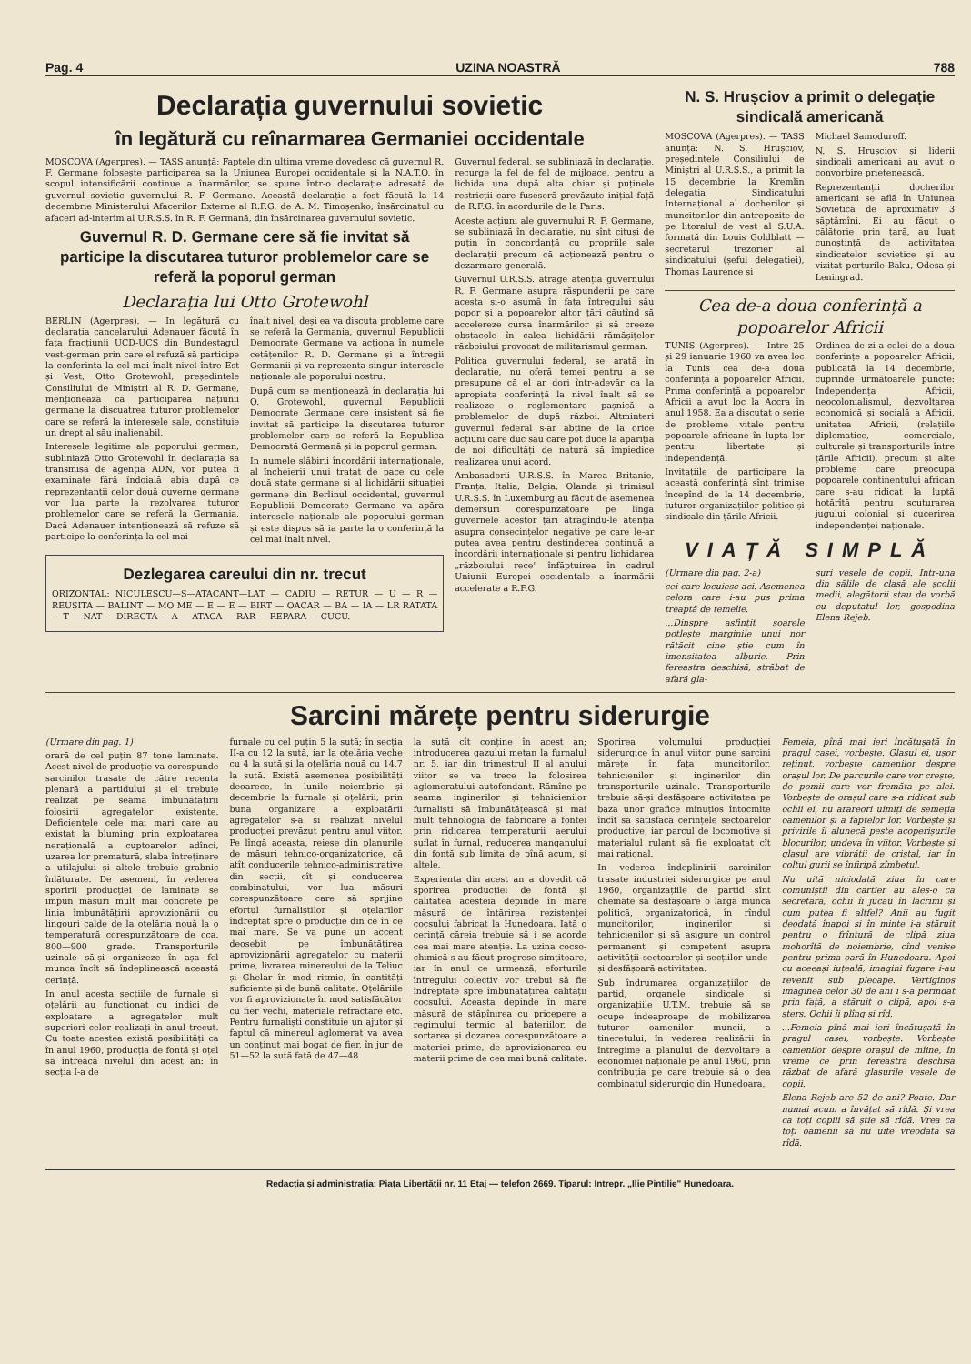Pag. 4 UZINA NOASTRĂ 788
Declarația guvernului sovietic
în legătură cu reînarmarea Germaniei occidentale
MOSCOVA (Agerpres). — TASS anunță: Faptele din ultima vreme dovedesc că guvernul R. F. Germane folosește participarea sa la Uniunea Europei occidentale și la N.A.T.O. în scopul intensificării continue a înarmărilor, se spune într-o declarație adresată de guvernul sovietic guvernului R. F. Germane. Această declarație a fost făcută la 14 decembrie Ministerului Afacerilor Externe al R.F.G. de A. M. Timoșenko, însărcinatul cu afaceri ad-interim al U.R.S.S. în R. F. Germană, din însărcinarea guvernului sovietic.
Guvernul R. D. Germane cere să fie invitat să participe la discutarea tuturor problemelor care se referă la poporul german
Declarația lui Otto Grotewohl
BERLIN (Agerpres). — In legătură cu declarația cancelarului Adenauer făcută în fața fracțiunii UCD-UCS din Bundestagul vest-german prin care el refuză să participe la conferința la cel mai înalt nivel între Est și Vest, Otto Grotewohl, președintele Consiliului de Miniștri al R. D. Germane, menționează că participarea națiunii germane la discuatrea tuturor problemelor care se referă la interesele sale, constituie un drept al său inalienabil.
Interesele legitime ale poporului german, subliniază Otto Grotewohl în declarația sa transmisă de agenția ADN, vor putea fi examinate fără îndoială abia după ce reprezentanții celor două guverne germane vor lua parte la rezolvarea tuturor problemelor care se referă la Germania. Dacă Adenauer intenționează să refuze să participe la conferința la cel mai
înalt nivel, deși ea va discuta probleme care se referă la Germania, guvernul Republicii Democrate Germane va acționa în numele cetățenilor R. D. Germane și a întregii Germanii și va reprezenta singur interesele naționale ale poporului nostru.
După cum se menționează în declarația lui O. Grotewohl, guvernul Republicii Democrate Germane cere insistent să fie invitat să participe la discutarea tuturor problemelor care se referă la Republica Democrată Germană și la poporul german.
In numele slăbirii încordării internaționale, al încheierii unui tratat de pace cu cele două state germane și al lichidării situației germane din Berlinul occidental, guvernul Republicii Democrate Germane va apăra interesele naționale ale poporului german și este dispus să ia parte la o conferință la cel mai înalt nivel.
Dezlegarea careului din nr. trecut
ORIZONTAL: NICULESCU—S—ATACANT—LAT — CADIU — RETUR — U — R — REUȘITA — BALINT — MO ME — E — E — BIRT — OACAR — BA — IA — LR RATATA — T — NAT — DIRECTA — A — ATACA — RAR — REPARA — CUCU.
Guvernul federal, se subliniază în declarație, recurge la fel de fel de mijloace, pentru a lichida una după alta chiar și puținele restricții care fuseseră prevăzute inițial față de R.F.G. în acordurile de la Paris.
Aceste acțiuni ale guvernului R. F. Germane, se subliniază în declarație, nu sînt cituși de puțin în concordanță cu propriile sale declarații precum că acționează pentru o dezarmare generală.
Guvernul U.R.S.S. atrage atenția guvernului R. F. Germane asupra răspunderii pe care acesta și-o asumă în fața întregului său popor și a popoarelor altor țări căutînd să accelereze cursa înarmărilor și să creeze obstacole în calea lichidării rămășițelor războiului provocat de militarismul german.
Politica guvernului federal, se arată în declarație, nu oferă temei pentru a se presupune că el ar dori într-adevăr ca la apropiata conferință la nivel înalt să se realizeze o reglementare pașnică a problemelor de după război. Altminteri guvernul federal s-ar abține de la orice acțiuni care duc sau care pot duce la apariția de noi dificultăți de natură să împiedice realizarea unui acord.
Ambasadorii U.R.S.S. în Marea Britanie, Franța, Italia, Belgia, Olanda și trimisul U.R.S.S. în Luxemburg au făcut de asemenea demersuri corespunzătoare pe lîngă guvernele acestor țări atrăgîndu-le atenția asupra consecințelor negative pe care le-ar putea avea pentru destinderea continuă a încordării internaționale și pentru lichidarea „războiului rece" înfăptuirea în cadrul Uniunii Europei occidentale a înarmării accelerate a R.F.G.
N. S. Hrușciov a primit o delegație sindicală americană
MOSCOVA (Agerpres). — TASS anunță: N. S. Hrușciov, președintele Consiliului de Miniștri al U.R.S.S., a primit la 15 decembrie la Kremlin delegația Sindicatului Internațional al docherilor și muncitorilor din antrepozite de pe litoralul de vest al S.U.A. formată din Louis Goldblatt — secretarul trezorier al sindicatului (șeful delegației), Thomas Laurence și
Michael Samoduroff.
N. S. Hrușciov și liderii sindicali americani au avut o convorbire prietenească.
Reprezentanții docherilor americani se află în Uniunea Sovietică de aproximativ 3 săptămîni. Ei au făcut o călătorie prin țară, au luat cunoștință de activitatea sindicatelor sovietice și au vizitat porturile Baku, Odesa și Leningrad.
Cea de-a doua conferință a popoarelor Africii
TUNIS (Agerpres). — Intre 25 și 29 ianuarie 1960 va avea loc la Tunis cea de-a doua conferință a popoarelor Africii. Prima conferință a popoarelor Africii a avut loc la Accra în anul 1958. Ea a discutat o serie de probleme vitale pentru popoarele africane în lupta lor pentru libertate și independență.
Invitațiile de participare la această conferință sînt trimise începînd de la 14 decembrie, tuturor organizațiilor politice și sindicale din țările Africii.
Ordinea de zi a celei de-a doua conferințe a popoarelor Africii, publicată la 14 decembrie, cuprinde următoarele puncte: Independența Africii, neocolonialismul, dezvoltarea economică și socială a Africii, unitatea Africii, (relațiile diplomatice, comerciale, culturale și transporturile între țările Africii), precum și alte probleme care preocupă popoarele continentului african care s-au ridicat la luptă hotărîtă pentru scuturarea jugului colonial și cucerirea independenței naționale.
VIAȚĂ SIMPLĂ
(Urmare din pag. 2-a)
cei care locuiesc aci. Asemenea celora care i-au pus prima treaptă de temelie.
...Dinspre asfințit soarele potlește marginile unui nor rătăcit cine știe cum în imensitatea alburie. Prin fereastra deschisă, străbat de afară gla-
suri vesele de copii. Intr-una din sălile de clasă ale școlii medii, alegătorii stau de vorbă cu deputatul lor, gospodina Elena Rejeb.
Sarcini mărețe pentru siderurgie
(Urmare din pag. 1)
orară de cel puțin 87 tone laminate. Acest nivel de producție va corespunde sarcinilor trasate de către recenta plenară a partidului și el trebuie realizat pe seama îmbunătățirii folosirii agregatelor existente. Deficiențele cele mai mari care au existat la bluming prin exploatarea nerațională a cuptoarelor adînci, uzarea lor prematură, slaba întreținere a utilajului și altele trebuie grabnic înlăturate. De asemeni, în vederea sporirii producției de laminate se impun măsuri mult mai concrete pe linia îmbunătățirii aprovizionării cu lingouri calde de la oțelăria nouă la o temperatură corespunzătoare de cca. 800—900 grade. Transporturile uzinale să-și organizeze în așa fel munca încît să îndeplinească această cerință.
In anul acesta secțiile de furnale și oțelării au funcționat cu indici de exploatare a agregatelor mult superiori celor realizați în anul trecut. Cu toate acestea există posibilități ca în anul 1960, producția de fontă și oțel să întreacă nivelul din acest an: în secția I-a de
furnale cu cel puțin 5 la sută; în secția II-a cu 12 la sută, iar la oțelăria veche cu 4 la sută și la oțelăria nouă cu 14,7 la sută. Există asemenea posibilități deoarece, în lunile noiembrie și decembrie la furnale și oțelării, prin buna organizare a exploatării agregatelor s-a și realizat nivelul producției prevăzut pentru anul viitor. Pe lîngă aceasta, reiese din planurile de măsuri tehnico-organizatorice, că atît conducerile tehnico-administrative din secții, cît și conducerea combinatului, vor lua măsuri corespunzătoare care să sprijine efortul furnaliștilor și oțelarilor îndreptat spre o producție din ce în ce mai mare. Se va pune un accent deosebit pe îmbunătățirea aprovizionării agregatelor cu materii prime, livrarea minereului de la Teliuc și Ghelar în mod ritmic, în cantități suficiente și de bună calitate. Oțelăriile vor fi aprovizionate în mod satisfăcător cu fier vechi, materiale refractare etc. Pentru furnaliști constituie un ajutor și faptul că minereul aglomerat va avea un conținut mai bogat de fier, în jur de 51—52 la sută față de 47—48
la sută cît conține în acest an; introducerea gazului metan la furnalul nr. 5, iar din trimestrul II al anului viitor se va trece la folosirea aglomeratului autofondant. Rămîne pe seama inginerilor și tehnicienilor furnaliști să îmbunătățească și mai mult tehnologia de fabricare a fontei prin ridicarea temperaturii aerului suflat în furnal, reducerea manganului din fontă sub limita de pînă acum, și altele.
Experiența din acest an a dovedit că sporirea producției de fontă și calitatea acesteia depinde în mare măsură de întărirea rezistenței cocsului fabricat la Hunedoara. Iată o cerință căreia trebuie să i se acorde cea mai mare atenție. La uzina cocso-chimică s-au făcut progrese simțitoare, iar în anul ce urmează, eforturile întregului colectiv vor trebui să fie îndreptate spre îmbunătățirea calității cocsului. Aceasta depinde în mare măsură de stăpînirea cu pricepere a regimului termic al bateriilor, de sortarea și dozarea corespunzătoare a materiei prime, de aprovizionarea cu materii prime de cea mai bună calitate.
Sporirea volumului producției siderurgice în anul viitor pune sarcini mărețe în fața muncitorilor, tehnicienilor și inginerilor din transporturile uzinale. Transporturile trebuie să-și desfășoare activitatea pe baza unor grafice minuțios întocmite încît să satisfacă cerințele sectoarelor productive, iar parcul de locomotive și materialul rulant să fie exploatat cît mai rațional.
In vederea îndeplinirii sarcinilor trasate industriei siderurgice pe anul 1960, organizațiile de partid sînt chemate să desfășoare o largă muncă politică, organizatorică, în rîndul muncitorilor, inginerilor și tehnicienilor și să asigure un control permanent și competent asupra activității sectoarelor și secțiilor unde-și desfășoară activitatea.
Sub îndrumarea organizațiilor de partid, organele sindicale și organizațiile U.T.M. trebuie să se ocupe îndeaproape de mobilizarea tuturor oamenilor muncii, a tineretului, în vederea realizării în întregime a planului de dezvoltare a economiei naționale pe anul 1960, prin contribuția pe care trebuie să o dea combinatul siderurgic din Hunedoara.
Femeia, pînă mai ieri încătușată în pragul casei, vorbește. Glasul ei, ușor reținut, vorbește oamenilor despre orașul lor. De parcurile care vor crește, de pomii care vor fremăta pe alei. Vorbește de orașul care s-a ridicat sub ochii ei, nu arareori uimiți de semeția oamenilor și a faptelor lor. Vorbește și privirile îi alunecă peste acoperișurile blocurilor, undeva în viitor. Vorbește și glasul are vibrății de cristal, iar în colțul gurii se înfiripă zîmbetul.
Nu uită niciodată ziua în care comuniștii din cartier au ales-o ca secretară, ochii îi jucau în lacrimi și cum putea fi altfel? Anii au fugit deodată înapoi și în minte i-a stăruit pentru o frîntură de clipă ziua mohorîtă de noiembrie, cînd venise pentru prima oară în Hunedoara. Apoi cu aceeași iuțeală, imagini fugare i-au revenit sub pleoape. Vertiginos imaginea celor 30 de ani i s-a perindat prin față, a stăruit o clipă, apoi s-a șters. Ochii îi plîng și rîd.
...Femeia pînă mai ieri încătușată în pragul casei, vorbește. Vorbește oamenilor despre orașul de mîine, în vreme ce prin fereastra deschisă răzbat de afară glasurile vesele de copii.
Elena Rejeb are 52 de ani? Poate. Dar numai acum a învățat să rîdă. Și vrea ca toți copiii să știe să rîdă. Vrea ca toți oamenii să nu uite vreodată să rîdă.
Redacția și administrația: Piața Libertății nr. 11 Etaj — telefon 2669. Tiparul: Intrepr. „Ilie Pintilie" Hunedoara.